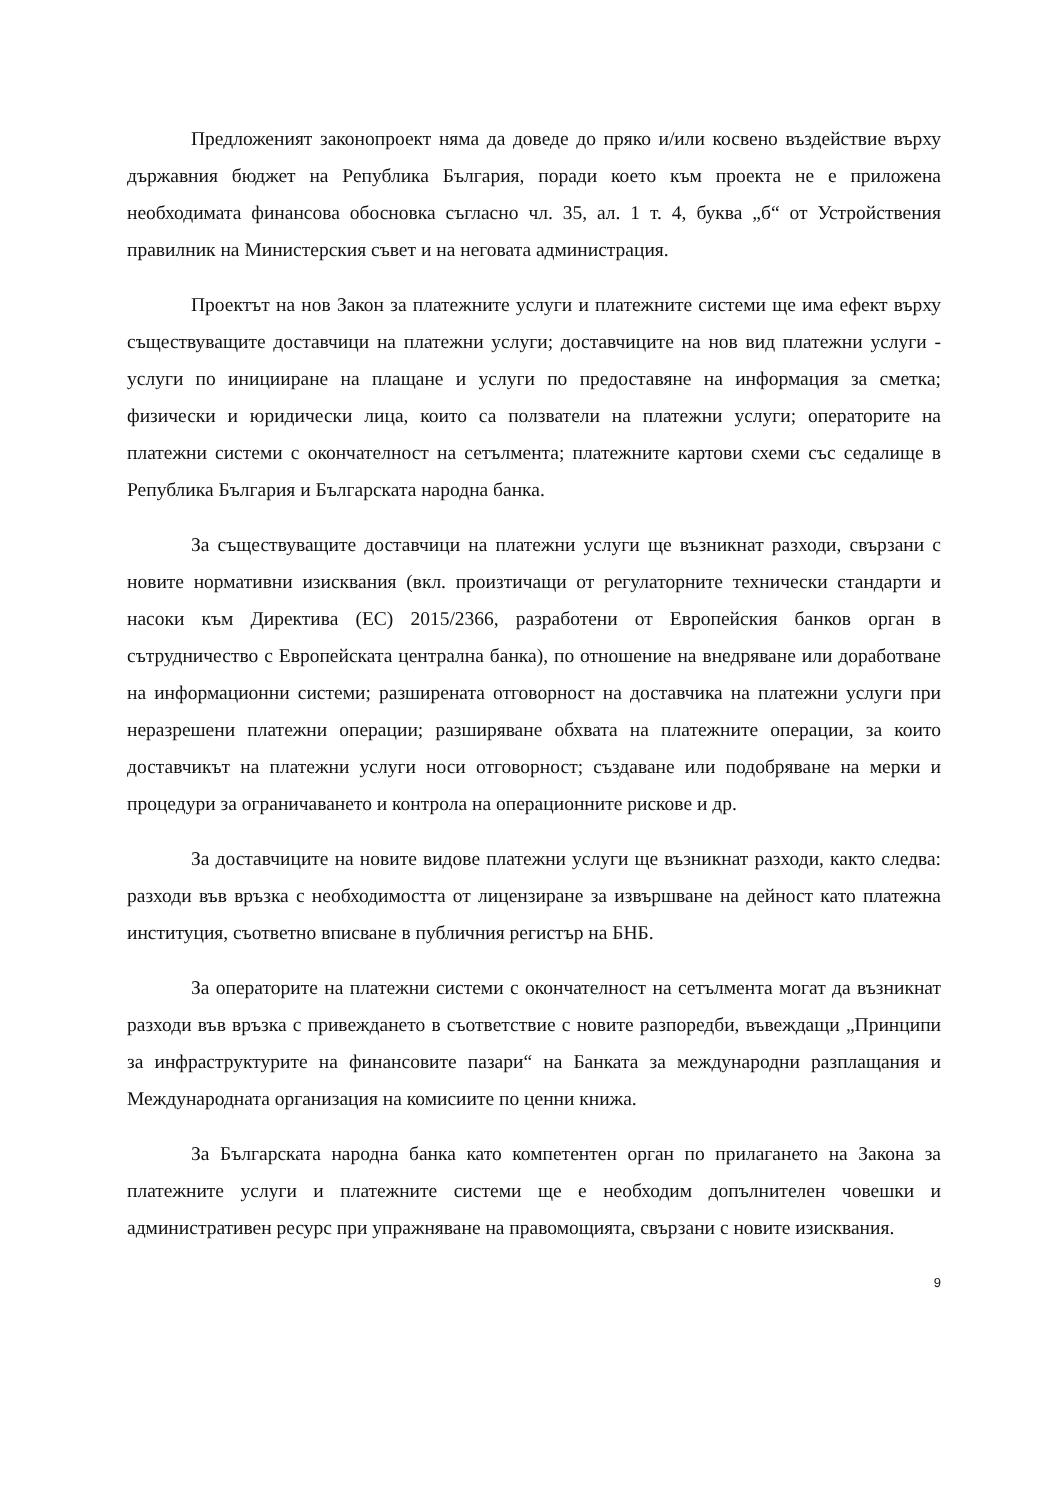Предложеният законопроект няма да доведе до пряко и/или косвено въздействие върху държавния бюджет на Република България, поради което към проекта не е приложена необходимата финансова обосновка съгласно чл. 35, ал. 1 т. 4, буква „б“ от Устройствения правилник на Министерския съвет и на неговата администрация.
Проектът на нов Закон за платежните услуги и платежните системи ще има ефект върху съществуващите доставчици на платежни услуги; доставчиците на нов вид платежни услуги - услуги по иницииране на плащане и услуги по предоставяне на информация за сметка; физически и юридически лица, които са ползватели на платежни услуги; операторите на платежни системи с окончателност на сетълмента; платежните картови схеми със седалище в Република България и Българската народна банка.
За съществуващите доставчици на платежни услуги ще възникнат разходи, свързани с новите нормативни изисквания (вкл. произтичащи от регулаторните технически стандарти и насоки към Директива (ЕС) 2015/2366, разработени от Европейския банков орган в сътрудничество с Европейската централна банка), по отношение на внедряване или доработване на информационни системи; разширената отговорност на доставчика на платежни услуги при неразрешени платежни операции; разширяване обхвата на платежните операции, за които доставчикът на платежни услуги носи отговорност; създаване или подобряване на мерки и процедури за ограничаването и контрола на операционните рискове и др.
За доставчиците на новите видове платежни услуги ще възникнат разходи, както следва: разходи във връзка с необходимостта от лицензиране за извършване на дейност като платежна институция, съответно вписване в публичния регистър на БНБ.
За операторите на платежни системи с окончателност на сетълмента могат да възникнат разходи във връзка с привеждането в съответствие с новите разпоредби, въвеждащи „Принципи за инфраструктурите на финансовите пазари“ на Банката за международни разплащания и Международната организация на комисиите по ценни книжа.
За Българската народна банка като компетентен орган по прилагането на Закона за платежните услуги и платежните системи ще е необходим допълнителен човешки и административен ресурс при упражняване на правомощията, свързани с новите изисквания.
9